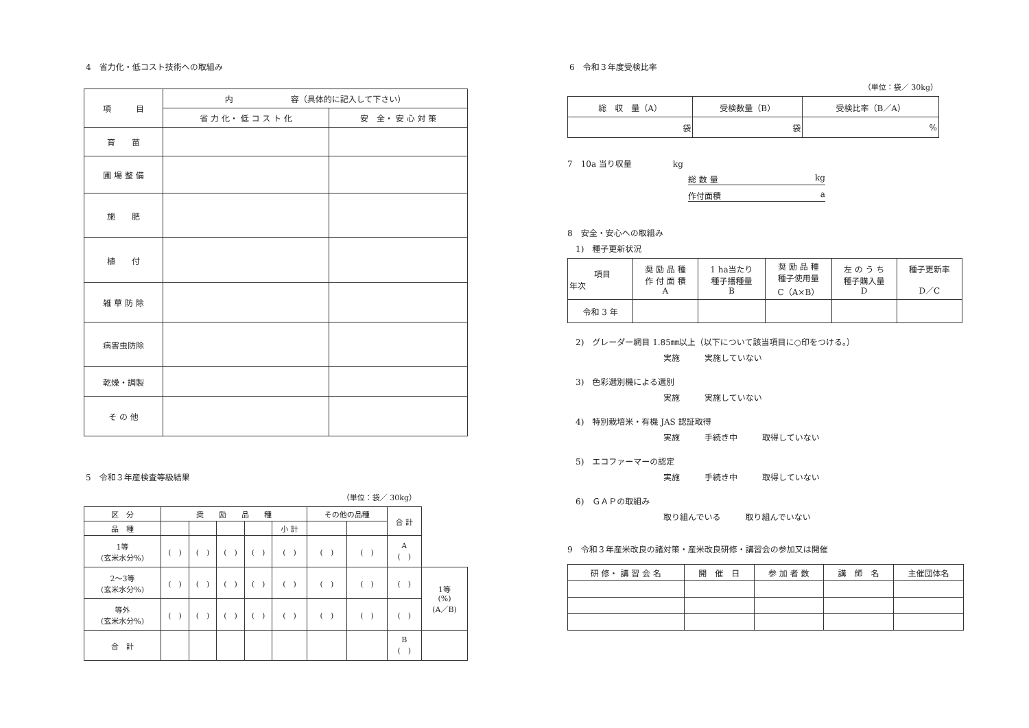4　省力化・低コスト技術への取組み
| 項 目 | 内 容（具体的に記入して下さい） | |
| --- | --- | --- |
| | 省 力 化・ 低 コ ス ト 化 | 安 全・ 安 心 対 策 |
| 育 苗 | | |
| 圃 場 整 備 | | |
| 施 肥 | | |
| 植 付 | | |
| 雑 草 防 除 | | |
| 病害虫防除 | | |
| 乾燥・調製 | | |
| そ の 他 | | |
5　令和３年産検査等級結果
（単位：袋／ 30kg）
| 区 分 | 奨 励 品 種 | | | | | その他の品種 | | 合 計 | |
| 品 種 | | | | | 小 計 | | | | |
| 1等 (玄米水分%) | ( ) | ( ) | ( ) | ( ) | ( ) | ( ) | ( ) | A ( ) | |
| 2～3等 (玄米水分%) | ( ) | ( ) | ( ) | ( ) | ( ) | ( ) | ( ) | ( ) | 1等 (%) (A／B) |
| 等外 (玄米水分%) | ( ) | ( ) | ( ) | ( ) | ( ) | ( ) | ( ) | ( ) | |
| 合 計 | | | | | | | | B ( ) | |
6　令和３年度受検比率
（単位：袋／ 30kg）
| 総 収 量（A） | 受検数量（B） | 受検比率（B／A） |
| 袋 | 袋 | % |
7　10a 当り収量　　　　　kg
総 数 量 kg
作付面積 a
8　安全・安心への取組み
　1)　種子更新状況
| 項目 年次 | 奨 励 品 種 作 付 面 積 A | 1 ha当たり 種子播種量 B | 奨 励 品 種 種子使用量 C（A×B） | 左 の う ち 種子購入量 D | 種子更新率 D／C |
| 令和 3 年 | | | | | |
　2)　グレーダー網目 1.85㎜以上（以下について該当項目に○印をつける。）
実施 実施していない
　3)　色彩選別機による選別
実施 実施していない
　4)　特別栽培米・有機 JAS 認証取得
実施 手続き中 取得していない
　5)　エコファーマーの認定
実施 手続き中 取得していない
　6)　ＧＡＰの取組み
取り組んでいる 取り組んでいない
9　令和３年産米改良の諸対策・産米改良研修・講習会の参加又は開催
| 研 修・ 講 習 会 名 | 開 催 日 | 参 加 者 数 | 講 師 名 | 主催団体名 |